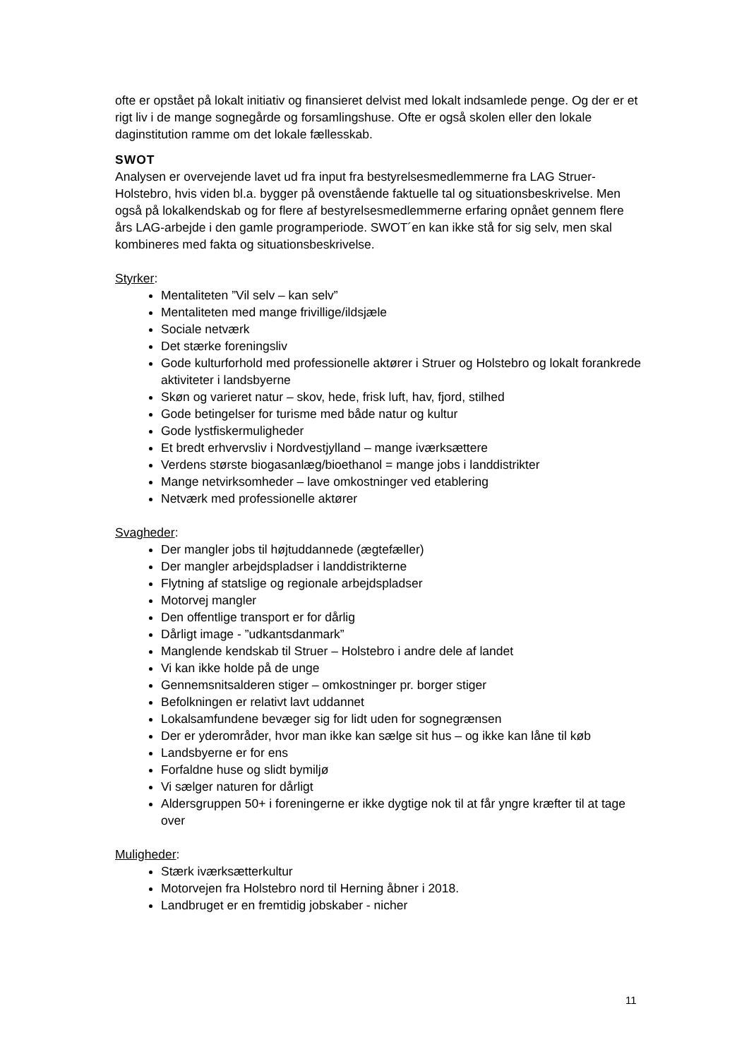ofte er opstået på lokalt initiativ og finansieret delvist med lokalt indsamlede penge. Og der er et rigt liv i de mange sognegårde og forsamlingshuse. Ofte er også skolen eller den lokale daginstitution ramme om det lokale fællesskab.
SWOT
Analysen er overvejende lavet ud fra input fra bestyrelsesmedlemmerne fra LAG Struer-Holstebro, hvis viden bl.a. bygger på ovenstående faktuelle tal og situationsbeskrivelse. Men også på lokalkendskab og for flere af bestyrelsesmedlemmerne erfaring opnået gennem flere års LAG-arbejde i den gamle programperiode. SWOT´en kan ikke stå for sig selv, men skal kombineres med fakta og situationsbeskrivelse.
Styrker:
Mentaliteten ”Vil selv – kan selv”
Mentaliteten med mange frivillige/ildsjæle
Sociale netværk
Det stærke foreningsliv
Gode kulturforhold med professionelle aktører i Struer og Holstebro og lokalt forankrede aktiviteter i landsbyerne
Skøn og varieret natur – skov, hede, frisk luft, hav, fjord, stilhed
Gode betingelser for turisme med både natur og kultur
Gode lystfiskermuligheder
Et bredt erhvervsliv i Nordvestjylland – mange iværksættere
Verdens største biogasanlæg/bioethanol = mange jobs i landdistrikter
Mange netvirksomheder – lave omkostninger ved etablering
Netværk med professionelle aktører
Svagheder:
Der mangler jobs til højtuddannede (ægtefæller)
Der mangler arbejdspladser i landdistrikterne
Flytning af statslige og regionale arbejdspladser
Motorvej mangler
Den offentlige transport er for dårlig
Dårligt image - ”udkantsdanmark”
Manglende kendskab til Struer – Holstebro i andre dele af landet
Vi kan ikke holde på de unge
Gennemsnitsalderen stiger – omkostninger pr. borger stiger
Befolkningen er relativt lavt uddannet
Lokalsamfundene bevæger sig for lidt uden for sognegrænsen
Der er yderområder, hvor man ikke kan sælge sit hus – og ikke kan låne til køb
Landsbyerne er for ens
Forfaldne huse og slidt bymiljø
Vi sælger naturen for dårligt
Aldersgruppen 50+ i foreningerne er ikke dygtige nok til at får yngre kræfter til at tage over
Muligheder:
Stærk iværksætterkultur
Motorvejen fra Holstebro nord til Herning åbner i 2018.
Landbruget er en fremtidig jobskaber - nicher
11